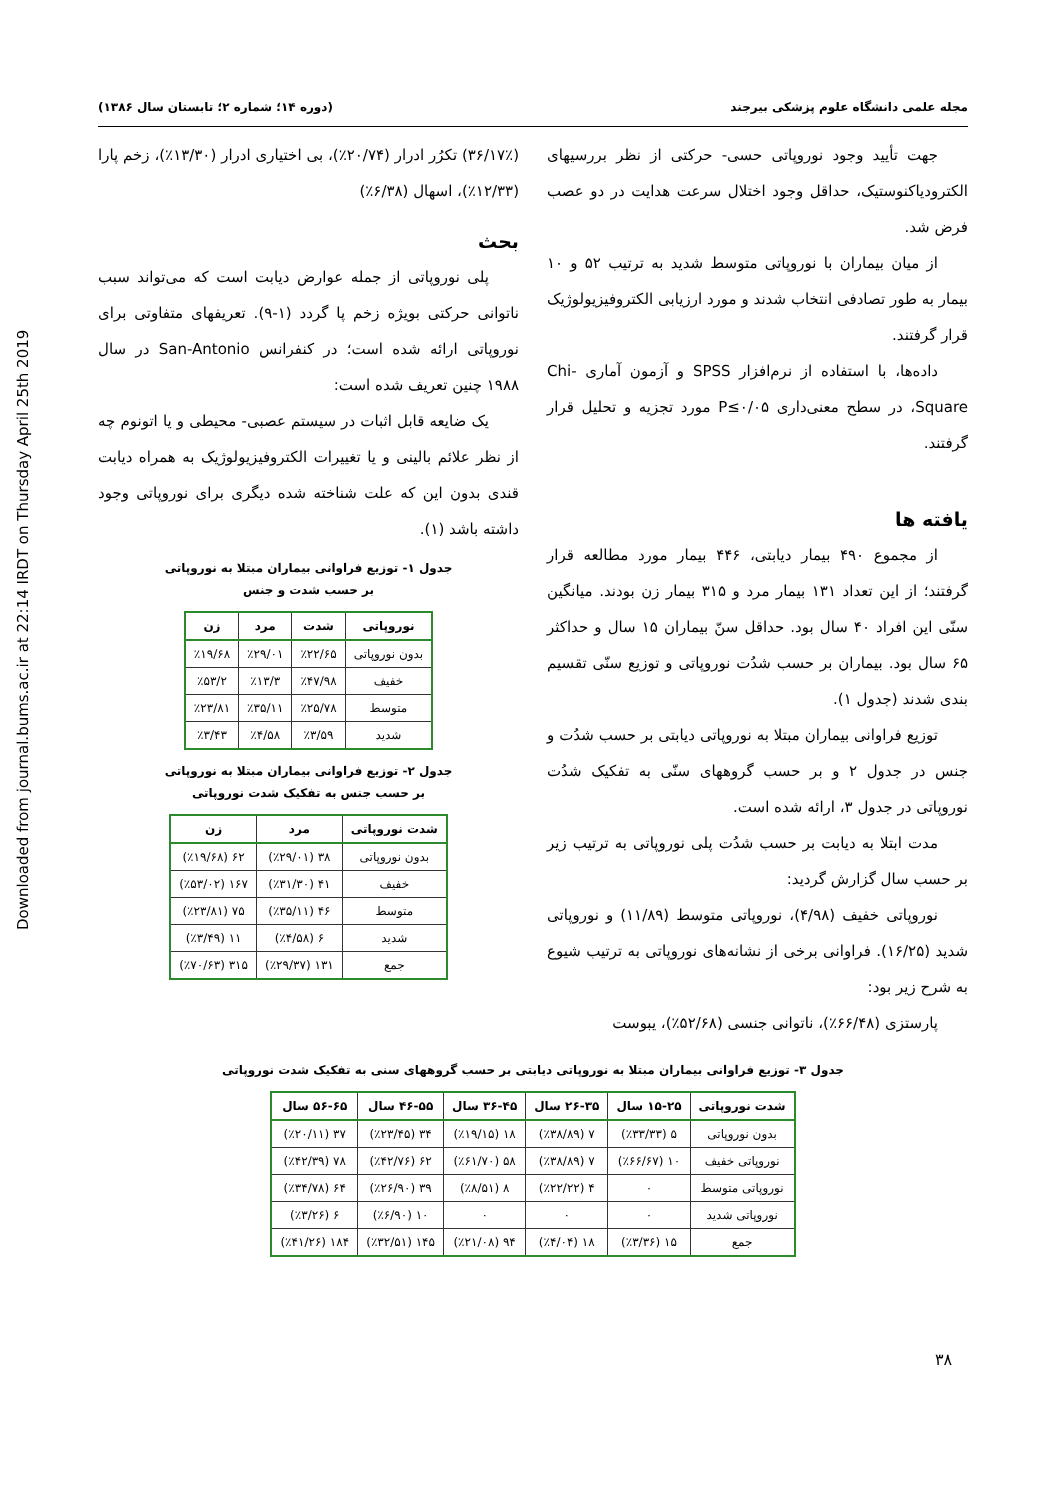Downloaded from journal.bums.ac.ir at 22:14 IRDT on Thursday April 25th 2019
مجله علمی دانشگاه علوم پزشکی بیرجند (دوره ۱۴؛ شماره ۲؛ تابستان سال ۱۳۸۶)
جهت تأیید وجود نوروپاتی حسی- حرکتی از نظر بررسیهای الکترودیاکنوستیک، حداقل وجود اختلال سرعت هدایت در دو عصب فرض شد.
از میان بیماران با نوروپاتی متوسط شدید به ترتیب ۵۲ و ۱۰ بیمار به طور تصادفی انتخاب شدند و مورد ارزیابی الکتروفیزیولوژیک قرار گرفتند.
داده‌ها، با استفاده از نرم‌افزار SPSS و آزمون آماری Chi-Square، در سطح معنی‌داری P≤۰/۰۵ مورد تجزیه و تحلیل قرار گرفتند.
یافته ها
از مجموع ۴۹۰ بیمار دیابتی، ۴۴۶ بیمار مورد مطالعه قرار گرفتند؛ از این تعداد ۱۳۱ بیمار مرد و ۳۱۵ بیمار زن بودند. میانگین سنّی این افراد ۴۰ سال بود. حداقل سنّ بیماران ۱۵ سال و حداکثر ۶۵ سال بود. بیماران بر حسب شدُت نوروپاتی و توزیع سنّی تقسیم بندی شدند (جدول ۱).
توزیع فراوانی بیماران مبتلا به نوروپاتی دیابتی بر حسب شدُت و جنس در جدول ۲ و بر حسب گروههای سنّی به تفکیک شدُت نوروپاتی در جدول ۳، ارائه شده است.
مدت ابتلا به دیابت بر حسب شدُت پلی نوروپاتی به ترتیب زیر بر حسب سال گزارش گردید:
نوروپاتی خفیف (۴/۹۸)، نوروپاتی متوسط (۱۱/۸۹) و نوروپاتی شدید (۱۶/۲۵). فراوانی برخی از نشانه‌های نوروپاتی به ترتیب شیوع به شرح زیر بود:
پارستزی (۶۶/۴۸٪)، ناتوانی جنسی (۵۲/۶۸٪)، یبوست
(۳۶/۱۷٪) تکرُر ادرار (۲۰/۷۴٪)، بی اختیاری ادرار (۱۳/۳۰٪)، زخم پارا (۱۲/۳۳٪)، اسهال (۶/۳۸٪)
بحث
پلی نوروپاتی از جمله عوارض دیابت است که می‌تواند سبب ناتوانی حرکتی بویژه زخم پا گردد (۱-۹). تعریفهای متفاوتی برای نوروپاتی ارائه شده است؛ در کنفرانس San-Antonio در سال ۱۹۸۸ چنین تعریف شده است:
یک ضایعه قابل اثبات در سیستم عصبی- محیطی و یا اتونوم چه از نظر علائم بالینی و یا تغییرات الکتروفیزیولوژیک به همراه دیابت قندی بدون این که علت شناخته شده دیگری برای نوروپاتی وجود داشته باشد (۱).
جدول ۱- توزیع فراوانی بیماران مبتلا به نوروپاتی
بر حسب شدت و جنس
| نوروپاتی | شدت | مرد | زن |
| --- | --- | --- | --- |
| بدون نوروپاتی | ٪۲۲/۶۵ | ٪۲۹/۰۱ | ٪۱۹/۶۸ |
| خفیف | ٪۴۷/۹۸ | ٪۱۳/۳ | ٪۵۳/۲ |
| متوسط | ٪۲۵/۷۸ | ٪۳۵/۱۱ | ٪۲۳/۸۱ |
| شدید | ٪۳/۵۹ | ٪۴/۵۸ | ٪۳/۴۳ |
جدول ۲- توزیع فراوانی بیماران مبتلا به نوروپاتی
بر حسب جنس به تفکیک شدت نوروپاتی
| شدت نوروپاتی | مرد | زن |
| --- | --- | --- |
| بدون نوروپاتی | ۳۸ (٪۲۹/۰۱) | ۶۲ (٪۱۹/۶۸) |
| خفیف | ۴۱ (٪۳۱/۳۰) | ۱۶۷ (٪۵۳/۰۲) |
| متوسط | ۴۶ (٪۳۵/۱۱) | ۷۵ (٪۲۳/۸۱) |
| شدید | ۶ (٪۴/۵۸) | ۱۱ (٪۳/۴۹) |
| جمع | ۱۳۱ (٪۲۹/۳۷) | ۳۱۵ (٪۷۰/۶۳) |
جدول ۳- توزیع فراوانی بیماران مبتلا به نوروپاتی دیابتی بر حسب گروههای سنی به تفکیک شدت نوروپاتی
| شدت نوروپاتی | ۱۵-۲۵ سال | ۲۶-۳۵ سال | ۳۶-۴۵ سال | ۴۶-۵۵ سال | ۵۶-۶۵ سال |
| --- | --- | --- | --- | --- | --- |
| بدون نوروپاتی | ۵ (٪۳۳/۳۳) | ۷ (٪۳۸/۸۹) | ۱۸ (٪۱۹/۱۵) | ۳۴ (٪۲۳/۴۵) | ۳۷ (٪۲۰/۱۱) |
| نوروپاتی خفیف | ۱۰ (٪۶۶/۶۷) | ۷ (٪۳۸/۸۹) | ۵۸ (٪۶۱/۷۰) | ۶۲ (٪۴۲/۷۶) | ۷۸ (٪۴۲/۳۹) |
| نوروپاتی متوسط | ۰ | ۴ (٪۲۲/۲۲) | ۸ (٪۸/۵۱) | ۳۹ (٪۲۶/۹۰) | ۶۴ (٪۳۴/۷۸) |
| نوروپاتی شدید | ۰ | ۰ | ۰ | ۱۰ (٪۶/۹۰) | ۶ (٪۳/۲۶) |
| جمع | ۱۵ (٪۳/۳۶) | ۱۸ (٪۴/۰۴) | ۹۴ (٪۲۱/۰۸) | ۱۴۵ (٪۳۲/۵۱) | ۱۸۴ (٪۴۱/۲۶) |
۳۸